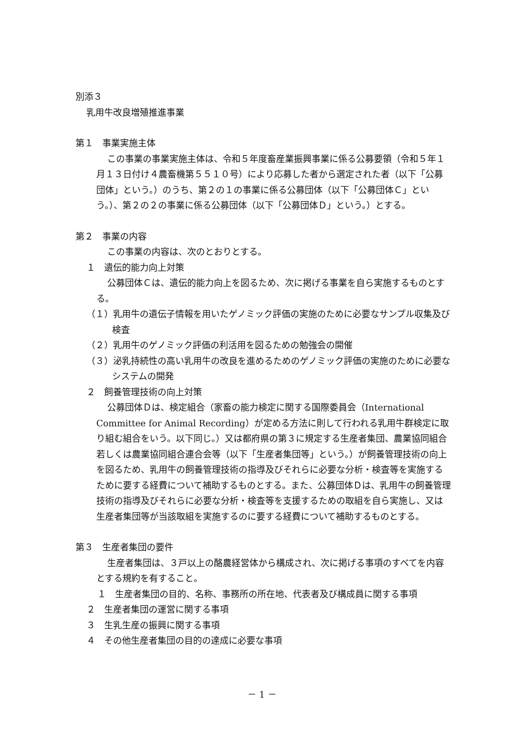別添３
乳用牛改良増殖推進事業
第１　事業実施主体
この事業の事業実施主体は、令和５年度畜産業振興事業に係る公募要領（令和５年１月１３日付け４農畜機第５５１０号）により応募した者から選定された者（以下「公募団体」という。）のうち、第２の１の事業に係る公募団体（以下「公募団体Ｃ」という。）、第２の２の事業に係る公募団体（以下「公募団体Ｄ」という。）とする。
第２　事業の内容
この事業の内容は、次のとおりとする。
１　遺伝的能力向上対策
公募団体Ｃは、遺伝的能力向上を図るため、次に掲げる事業を自ら実施するものとする。
（１）乳用牛の遺伝子情報を用いたゲノミック評価の実施のために必要なサンプル収集及び検査
（２）乳用牛のゲノミック評価の利活用を図るための勉強会の開催
（３）泌乳持続性の高い乳用牛の改良を進めるためのゲノミック評価の実施のために必要なシステムの開発
２　飼養管理技術の向上対策
公募団体Ｄは、検定組合（家畜の能力検定に関する国際委員会（International Committee for Animal Recording）が定める方法に則して行われる乳用牛群検定に取り組む組合をいう。以下同じ。）又は都府県の第３に規定する生産者集団、農業協同組合若しくは農業協同組合連合会等（以下「生産者集団等」という。）が飼養管理技術の向上を図るため、乳用牛の飼養管理技術の指導及びそれらに必要な分析・検査等を実施するために要する経費について補助するものとする。また、公募団体Ｄは、乳用牛の飼養管理技術の指導及びそれらに必要な分析・検査等を支援するための取組を自ら実施し、又は生産者集団等が当該取組を実施するのに要する経費について補助するものとする。
第３　生産者集団の要件
生産者集団は、３戸以上の酪農経営体から構成され、次に掲げる事項のすべてを内容とする規約を有すること。
１　生産者集団の目的、名称、事務所の所在地、代表者及び構成員に関する事項
２　生産者集団の運営に関する事項
３　生乳生産の振興に関する事項
４　その他生産者集団の目的の達成に必要な事項
－ 1 －